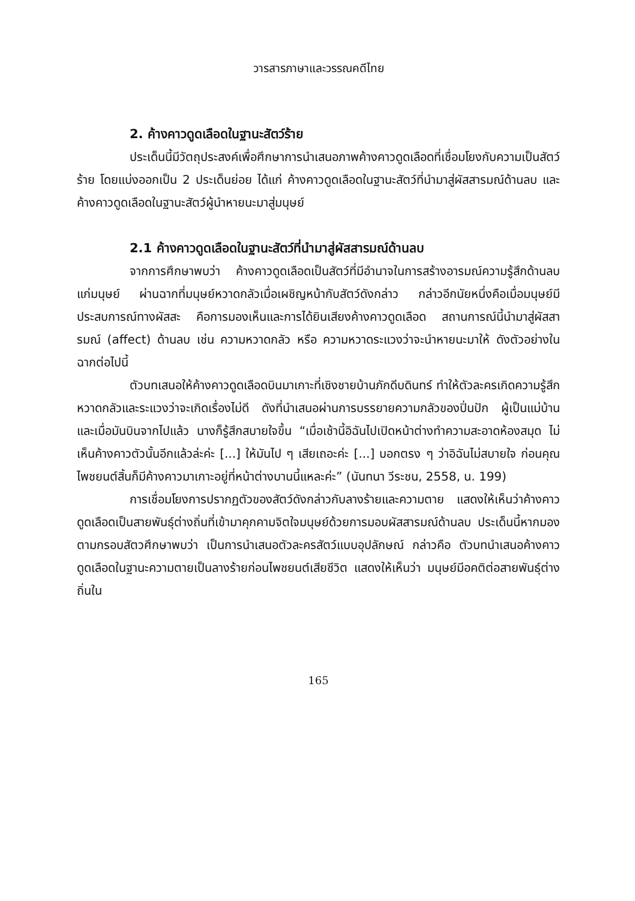วารสารภาษาและวรรณคดีไทย
2. ค้างคาวดูดเลือดในฐานะสัตว์ร้าย
ประเด็นนี้มีวัตถุประสงค์เพื่อศึกษาการนำเสนอภาพค้างคาวดูดเลือดที่เชื่อมโยงกับความเป็นสัตว์ร้าย โดยแบ่งออกเป็น 2 ประเด็นย่อย ได้แก่ ค้างคาวดูดเลือดในฐานะสัตว์ที่นำมาสู่ผัสสารมณ์ด้านลบ และค้างคาวดูดเลือดในฐานะสัตว์ผู้นำหายนะมาสู่มนุษย์
2.1 ค้างคาวดูดเลือดในฐานะสัตว์ที่นำมาสู่ผัสสารมณ์ด้านลบ
จากการศึกษาพบว่า ค้างคาวดูดเลือดเป็นสัตว์ที่มีอำนาจในการสร้างอารมณ์ความรู้สึกด้านลบแก่มนุษย์ ผ่านฉากที่มนุษย์หวาดกลัวเมื่อเผชิญหน้ากับสัตว์ดังกล่าว กล่าวอีกนัยหนึ่งคือเมื่อมนุษย์มีประสบการณ์ทางผัสสะ คือการมองเห็นและการได้ยินเสียงค้างคาวดูดเลือด สถานการณ์นี้นำมาสู่ผัสสารมณ์ (affect) ด้านลบ เช่น ความหวาดกลัว หรือ ความหวาดระแวงว่าจะนำหายนะมาให้ ดังตัวอย่างในฉากต่อไปนี้
ตัวบทเสนอให้ค้างคาวดูดเลือดบินมาเกาะที่เชิงชายบ้านภักดีบดินทร์ ทำให้ตัวละครเกิดความรู้สึกหวาดกลัวและระแวงว่าจะเกิดเรื่องไม่ดี ดังที่นำเสนอผ่านการบรรยายความกลัวของปิ่นปัก ผู้เป็นแม่บ้าน และเมื่อมันบินจากไปแล้ว นางก็รู้สึกสบายใจขึ้น “เมื่อเช้านี้อิฉันไปเปิดหน้าต่างทำความสะอาดห้องสมุด ไม่เห็นค้างคาวตัวนั้นอีกแล้วล่ะค่ะ [...] ให้มันไป ๆ เสียเถอะค่ะ [...] บอกตรง ๆ ว่าอิฉันไม่สบายใจ ก่อนคุณไพชยนต์สิ้นก็มีค้างคาวมาเกาะอยู่ที่หน้าต่างบานนี้แหละค่ะ” (นันทนา วีระชน, 2558, น. 199)
การเชื่อมโยงการปรากฏตัวของสัตว์ดังกล่าวกับลางร้ายและความตาย แสดงให้เห็นว่าค้างคาวดูดเลือดเป็นสายพันธุ์ต่างถิ่นที่เข้ามาคุกคามจิตใจมนุษย์ด้วยการมอบผัสสารมณ์ด้านลบ ประเด็นนี้หากมองตามกรอบสัตวศึกษาพบว่า เป็นการนำเสนอตัวละครสัตว์แบบอุปลักษณ์ กล่าวคือ ตัวบทนำเสนอค้างคาวดูดเลือดในฐานะความตายเป็นลางร้ายก่อนไพชยนต์เสียชีวิต แสดงให้เห็นว่า มนุษย์มีอคติต่อสายพันธุ์ต่างถิ่นใน
165